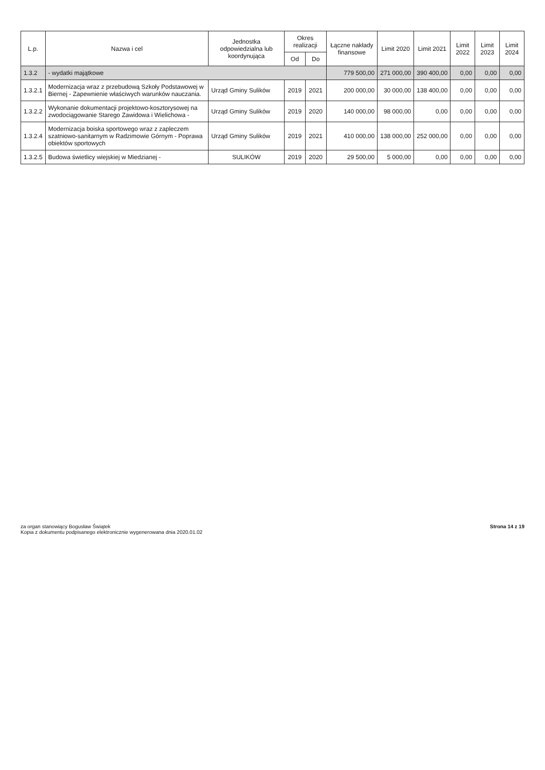| L.p. | Nazwa i cel | Jednostka odpowiedzialna lub koordynująca | Okres realizacji | | Łączne nakłady finansowe | Limit 2020 | Limit 2021 | Limit 2022 | Limit 2023 | Limit 2024 |
| --- | --- | --- | --- | --- | --- | --- | --- | --- | --- | --- |
| | | | Od | Do | | | | | | |
| 1.3.2 | - wydatki majątkowe | | | | 779 500,00 | 271 000,00 | 390 400,00 | 0,00 | 0,00 | 0,00 |
| 1.3.2.1 | Modernizacja wraz z przebudową Szkoły Podstawowej w Biernej - Zapewnienie właściwych warunków nauczania. | Urząd Gminy Sulików | 2019 | 2021 | 200 000,00 | 30 000,00 | 138 400,00 | 0,00 | 0,00 | 0,00 |
| 1.3.2.2 | Wykonanie dokumentacji projektowo-kosztorysowej na zwodociągowanie Starego Zawidowa i Wielichowa - | Urząd Gminy Sulików | 2019 | 2020 | 140 000,00 | 98 000,00 | 0,00 | 0,00 | 0,00 | 0,00 |
| 1.3.2.4 | Modernizacja boiska sportowego wraz z zapleczem szatniowo-sanitarnym w Radzimowie Górnym - Poprawa obiektów sportowych | Urząd Gminy Sulików | 2019 | 2021 | 410 000,00 | 138 000,00 | 252 000,00 | 0,00 | 0,00 | 0,00 |
| 1.3.2.5 | Budowa świetlicy wiejskiej w Miedzianej - | SULIKÓW | 2019 | 2020 | 29 500,00 | 5 000,00 | 0,00 | 0,00 | 0,00 | 0,00 |
za organ stanowiący Bogusław Świątek
Kopia z dokumentu podpisanego elektronicznie wygenerowana dnia 2020.01.02
Strona 14 z 19